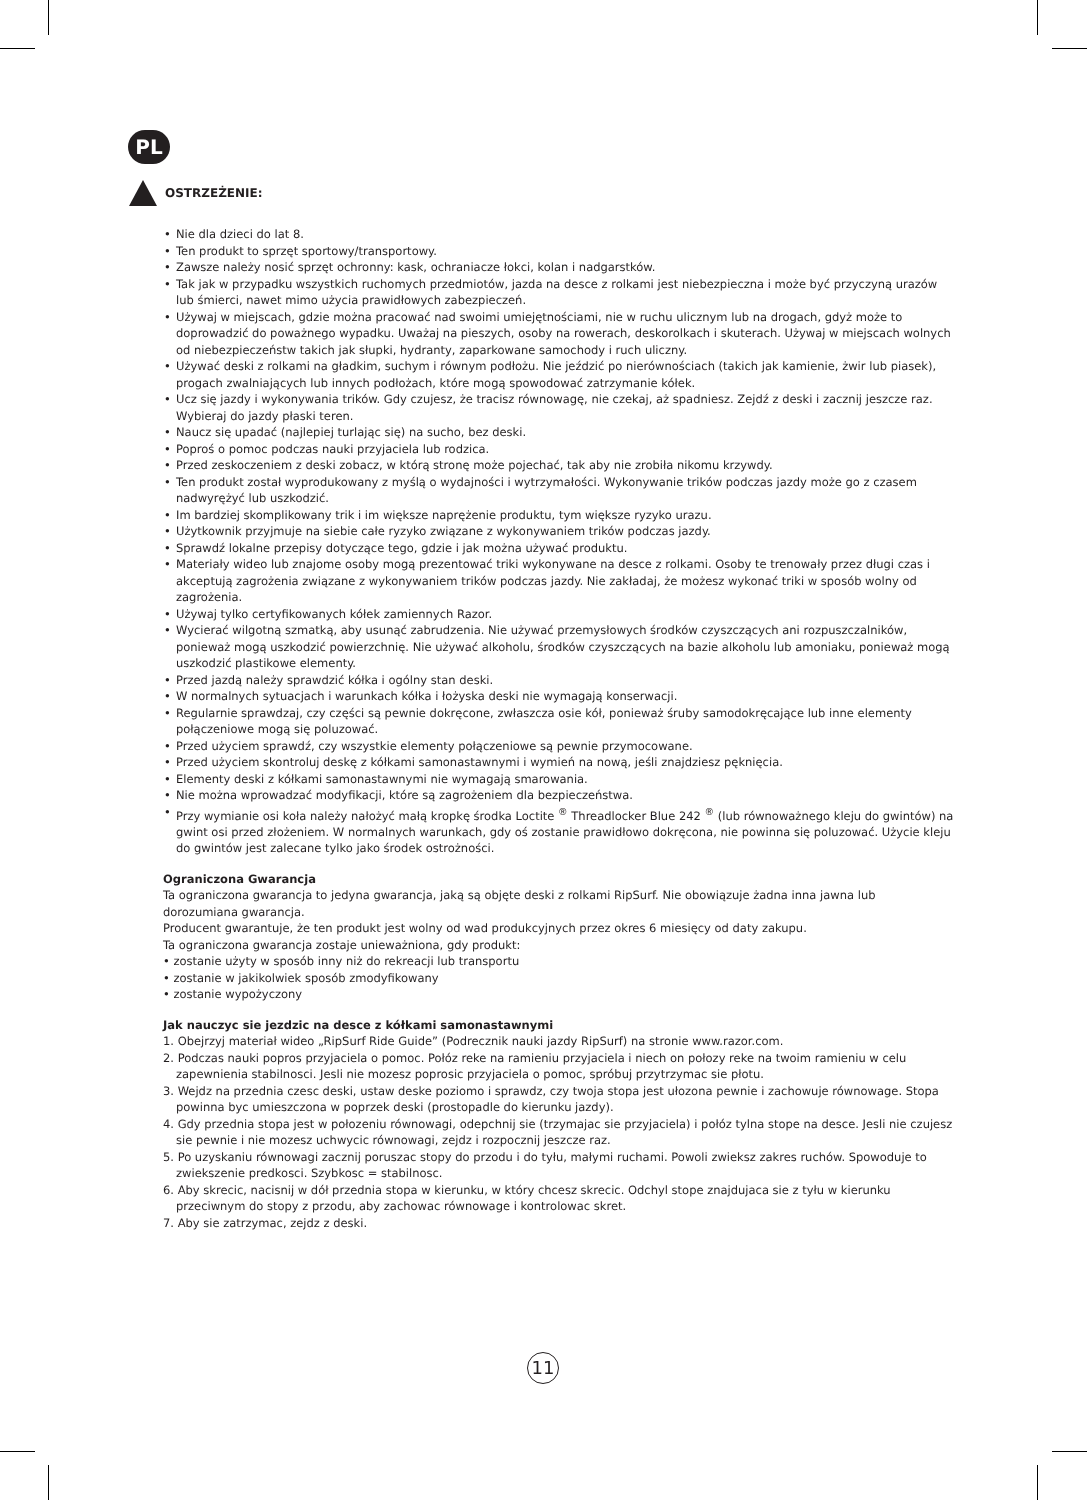PL
OSTRZEŻENIE:
• Nie dla dzieci do lat 8.
• Ten produkt to sprzęt sportowy/transportowy.
• Zawsze należy nosić sprzęt ochronny: kask, ochraniacze łokci, kolan i nadgarstków.
• Tak jak w przypadku wszystkich ruchomych przedmiotów, jazda na desce z rolkami jest niebezpieczna i może być przyczyną urazów lub śmierci, nawet mimo użycia prawidłowych zabezpieczeń.
• Używaj w miejscach, gdzie można pracować nad swoimi umiejętnościami, nie w ruchu ulicznym lub na drogach, gdyż może to doprowadzić do poważnego wypadku. Uważaj na pieszych, osoby na rowerach, deskorolkach i skuterach. Używaj w miejscach wolnych od niebezpieczeństw takich jak słupki, hydranty, zaparkowane samochody i ruch uliczny.
• Używać deski z rolkami na gładkim, suchym i równym podłożu. Nie jeździć po nierównościach (takich jak kamienie, żwir lub piasek), progach zwalniających lub innych podłożach, które mogą spowodować zatrzymanie kółek.
• Ucz się jazdy i wykonywania trików. Gdy czujesz, że tracisz równowagę, nie czekaj, aż spadniesz. Zejdź z deski i zacznij jeszcze raz. Wybieraj do jazdy płaski teren.
• Naucz się upadać (najlepiej turlając się) na sucho, bez deski.
• Poproś o pomoc podczas nauki przyjaciela lub rodzica.
• Przed zeskoczeniem z deski zobacz, w którą stronę może pojechać, tak aby nie zrobiła nikomu krzywdy.
• Ten produkt został wyprodukowany z myślą o wydajności i wytrzymałości. Wykonywanie trików podczas jazdy może go z czasem nadwyrężyć lub uszkodzić.
• Im bardziej skomplikowany trik i im większe naprężenie produktu, tym większe ryzyko urazu.
• Użytkownik przyjmuje na siebie całe ryzyko związane z wykonywaniem trików podczas jazdy.
• Sprawdź lokalne przepisy dotyczące tego, gdzie i jak można używać produktu.
• Materiały wideo lub znajome osoby mogą prezentować triki wykonywane na desce z rolkami. Osoby te trenowały przez długi czas i akceptują zagrożenia związane z wykonywaniem trików podczas jazdy. Nie zakładaj, że możesz wykonać triki w sposób wolny od zagrożenia.
• Używaj tylko certyfikowanych kółek zamiennych Razor.
• Wycierać wilgotną szmatką, aby usunąć zabrudzenia. Nie używać przemysłowych środków czyszczących ani rozpuszczalników, ponieważ mogą uszkodzić powierzchnię. Nie używać alkoholu, środków czyszczących na bazie alkoholu lub amoniaku, ponieważ mogą uszkodzić plastikowe elementy.
• Przed jazdą należy sprawdzić kółka i ogólny stan deski.
• W normalnych sytuacjach i warunkach kółka i łożyska deski nie wymagają konserwacji.
• Regularnie sprawdzaj, czy części są pewnie dokręcone, zwłaszcza osie kół, ponieważ śruby samodokręcające lub inne elementy połączeniowe mogą się poluzować.
• Przed użyciem sprawdź, czy wszystkie elementy połączeniowe są pewnie przymocowane.
• Przed użyciem skontroluj deskę z kółkami samonastawnymi i wymień na nową, jeśli znajdziesz pęknięcia.
• Elementy deski z kółkami samonastawnymi nie wymagają smarowania.
• Nie można wprowadzać modyfikacji, które są zagrożeniem dla bezpieczeństwa.
• Przy wymianie osi koła należy nałożyć małą kropkę środka Loctite <sup>®</sup> Threadlocker Blue 242 <sup>®</sup> (lub równoważnego kleju do gwintów) na gwint osi przed złożeniem. W normalnych warunkach, gdy oś zostanie prawidłowo dokręcona, nie powinna się poluzować. Użycie kleju do gwintów jest zalecane tylko jako środek ostrożności.
Ograniczona Gwarancja
Ta ograniczona gwarancja to jedyna gwarancja, jaką są objęte deski z rolkami RipSurf. Nie obowiązuje żadna inna jawna lub dorozumiana gwarancja.
Producent gwarantuje, że ten produkt jest wolny od wad produkcyjnych przez okres 6 miesięcy od daty zakupu.
Ta ograniczona gwarancja zostaje unieważniona, gdy produkt:
• zostanie użyty w sposób inny niż do rekreacji lub transportu
• zostanie w jakikolwiek sposób zmodyfikowany
• zostanie wypożyczony
Jak nauczyc sie jezdzic na desce z kółkami samonastawnymi
1. Obejrzyj materiał wideo „RipSurf Ride Guide” (Podrecznik nauki jazdy RipSurf) na stronie www.razor.com.
2. Podczas nauki popros przyjaciela o pomoc. Połóz reke na ramieniu przyjaciela i niech on połozy reke na twoim ramieniu w celu zapewnienia stabilnosci. Jesli nie mozesz poprosic przyjaciela o pomoc, spróbuj przytrzymac sie płotu.
3. Wejdz na przednia czesc deski, ustaw deske poziomo i sprawdz, czy twoja stopa jest ułozona pewnie i zachowuje równowage. Stopa powinna byc umieszczona w poprzek deski (prostopadle do kierunku jazdy).
4. Gdy przednia stopa jest w połozeniu równowagi, odepchnij sie (trzymajac sie przyjaciela) i połóz tylna stope na desce. Jesli nie czujesz sie pewnie i nie mozesz uchwycic równowagi, zejdz i rozpocznij jeszcze raz.
5. Po uzyskaniu równowagi zacznij poruszac stopy do przodu i do tyłu, małymi ruchami. Powoli zwieksz zakres ruchów. Spowoduje to zwiekszenie predkosci. Szybkosc = stabilnosc.
6. Aby skrecic, nacisnij w dół przednia stopa w kierunku, w który chcesz skrecic. Odchyl stope znajdujaca sie z tyłu w kierunku przeciwnym do stopy z przodu, aby zachowac równowage i kontrolowac skret.
7. Aby sie zatrzymac, zejdz z deski.
11